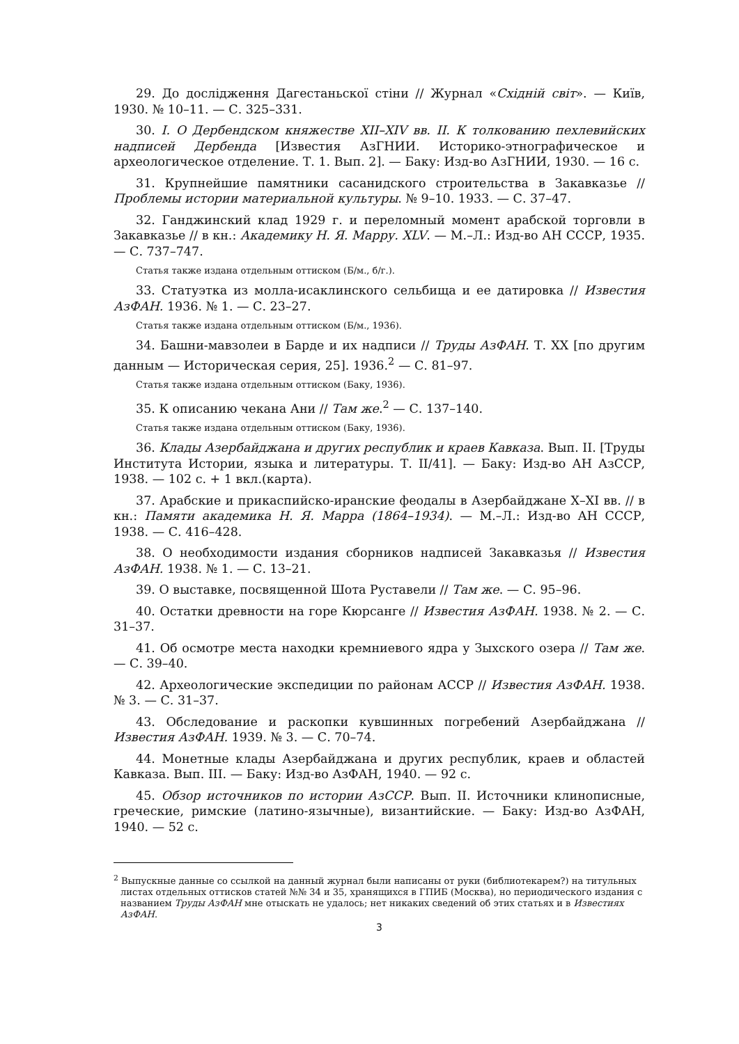29. До дослідження Дагестаньскої стіни // Журнал «Східній світ». — Київ, 1930. № 10–11. — С. 325–331.
30. I. О Дербендском княжестве XII–XIV вв. II. К толкованию пехлевийских надписей Дербенда [Известия АзГНИИ. Историко-этнографическое и археологическое отделение. Т. 1. Вып. 2]. — Баку: Изд-во АзГНИИ, 1930. — 16 с.
31. Крупнейшие памятники сасанидского строительства в Закавказье // Проблемы истории материальной культуры. № 9–10. 1933. — С. 37–47.
32. Ганджинский клад 1929 г. и переломный момент арабской торговли в Закавказье // в кн.: Академику Н. Я. Марру. XLV. — М.–Л.: Изд-во АН СССР, 1935. — С. 737–747.
Статья также издана отдельным оттиском (Б/м., б/г.).
33. Статуэтка из молла-исаклинского сельбища и ее датировка // Известия АзФАН. 1936. № 1. — С. 23–27.
Статья также издана отдельным оттиском (Б/м., 1936).
34. Башни-мавзолеи в Барде и их надписи // Труды АзФАН. Т. XX [по другим данным — Историческая серия, 25]. 1936.<sup>2</sup> — С. 81–97.
Статья также издана отдельным оттиском (Баку, 1936).
35. К описанию чекана Ани // Там же.<sup>2</sup> — С. 137–140.
Статья также издана отдельным оттиском (Баку, 1936).
36. Клады Азербайджана и других республик и краев Кавказа. Вып. II. [Труды Института Истории, языка и литературы. Т. II/41]. — Баку: Изд-во АН АзССР, 1938. — 102 с. + 1 вкл.(карта).
37. Арабские и прикаспийско-иранские феодалы в Азербайджане X–XI вв. // в кн.: Памяти академика Н. Я. Марра (1864–1934). — М.–Л.: Изд-во АН СССР, 1938. — С. 416–428.
38. О необходимости издания сборников надписей Закавказья // Известия АзФАН. 1938. № 1. — С. 13–21.
39. О выставке, посвященной Шота Руставели // Там же. — С. 95–96.
40. Остатки древности на горе Кюрсанге // Известия АзФАН. 1938. № 2. — С. 31–37.
41. Об осмотре места находки кремниевого ядра у Зыхского озера // Там же. — С. 39–40.
42. Археологические экспедиции по районам АССР // Известия АзФАН. 1938. № 3. — С. 31–37.
43. Обследование и раскопки кувшинных погребений Азербайджана // Известия АзФАН. 1939. № 3. — С. 70–74.
44. Монетные клады Азербайджана и других республик, краев и областей Кавказа. Вып. III. — Баку: Изд-во АзФАН, 1940. — 92 с.
45. Обзор источников по истории АзССР. Вып. II. Источники клинописные, греческие, римские (латино-язычные), византийские. — Баку: Изд-во АзФАН, 1940. — 52 с.
<sup>2</sup> Выпускные данные со ссылкой на данный журнал были написаны от руки (библиотекарем?) на титульных листах отдельных оттисков статей №№ 34 и 35, хранящихся в ГПИБ (Москва), но периодического издания с названием Труды АзФАН мне отыскать не удалось; нет никаких сведений об этих статьях и в Известиях АзФАН.
3